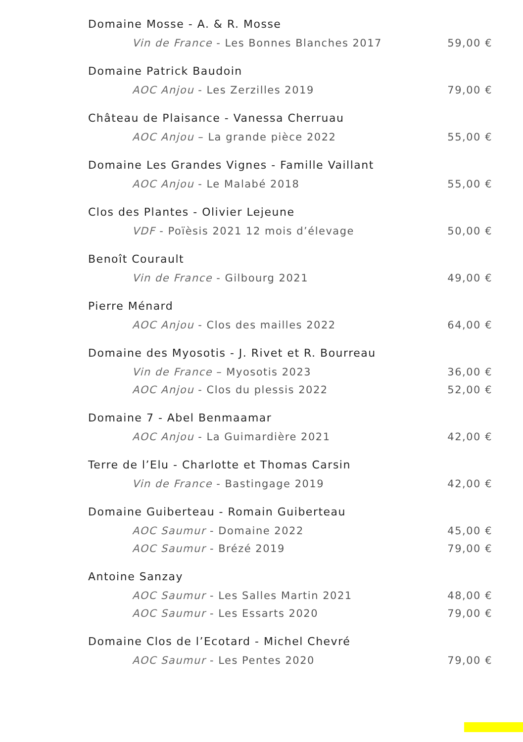Domaine Mosse - A. & R. Mosse
Vin de France - Les Bonnes Blanches 2017 59,00 €
Domaine Patrick Baudoin
AOC Anjou - Les Zerzilles 2019 79,00 €
Château de Plaisance - Vanessa Cherruau
AOC Anjou – La grande pièce 2022 55,00 €
Domaine Les Grandes Vignes - Famille Vaillant
AOC Anjou - Le Malabé 2018 55,00 €
Clos des Plantes - Olivier Lejeune
VDF - Poïèsis 2021 12 mois d’élevage 50,00 €
Benoît Courault
Vin de France - Gilbourg 2021 49,00 €
Pierre Ménard
AOC Anjou - Clos des mailles 2022 64,00 €
Domaine des Myosotis - J. Rivet et R. Bourreau
Vin de France – Myosotis 2023 36,00 €
AOC Anjou - Clos du plessis 2022 52,00 €
Domaine 7 - Abel Benmaamar
AOC Anjou - La Guimardière 2021 42,00 €
Terre de l’Elu - Charlotte et Thomas Carsin
Vin de France - Bastingage 2019 42,00 €
Domaine Guiberteau - Romain Guiberteau
AOC Saumur - Domaine 2022 45,00 €
AOC Saumur - Brézé 2019 79,00 €
Antoine Sanzay
AOC Saumur - Les Salles Martin 2021 48,00 €
AOC Saumur - Les Essarts 2020 79,00 €
Domaine Clos de l’Ecotard - Michel Chevré
AOC Saumur - Les Pentes 2020 79,00 €